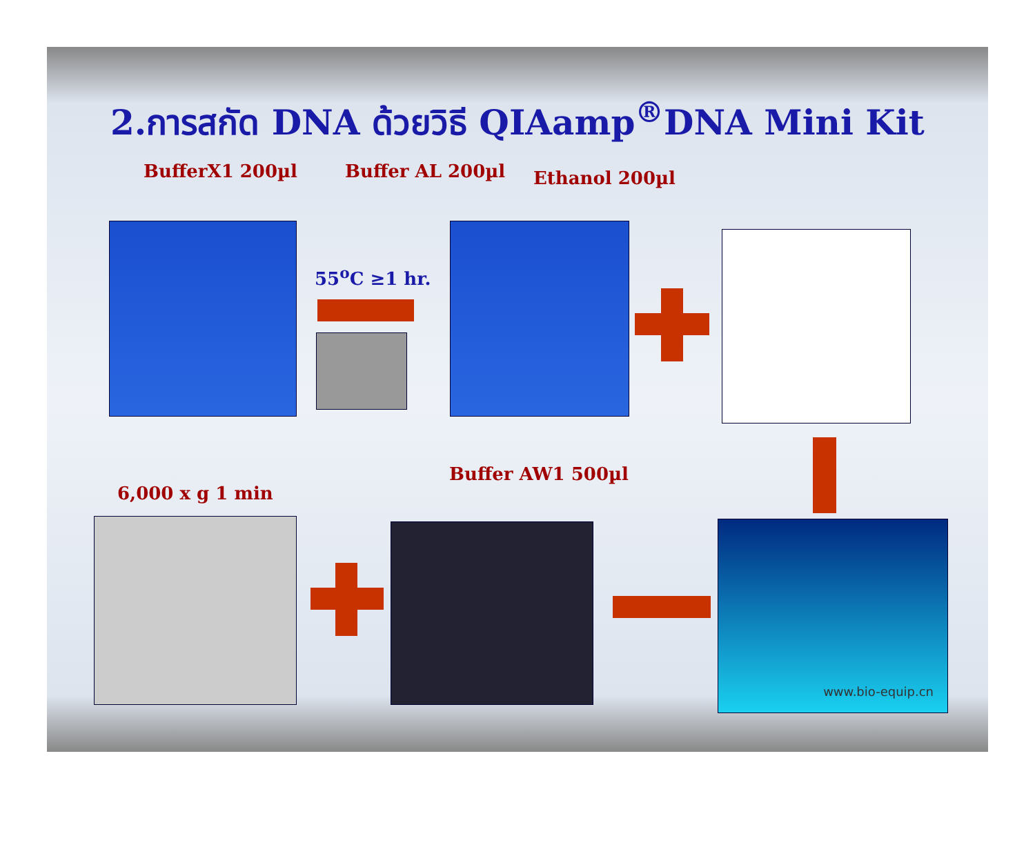2.การสกัด DNA ด้วยวิธี QIAamp<sup>®</sup>DNA Mini Kit
BufferX1 200µl Buffer AL 200µl Ethanol 200µl
55<sup>o</sup>C ≥1 hr.
6,000 x g 1 min
Buffer AW1 500µl
www.bio-equip.cn